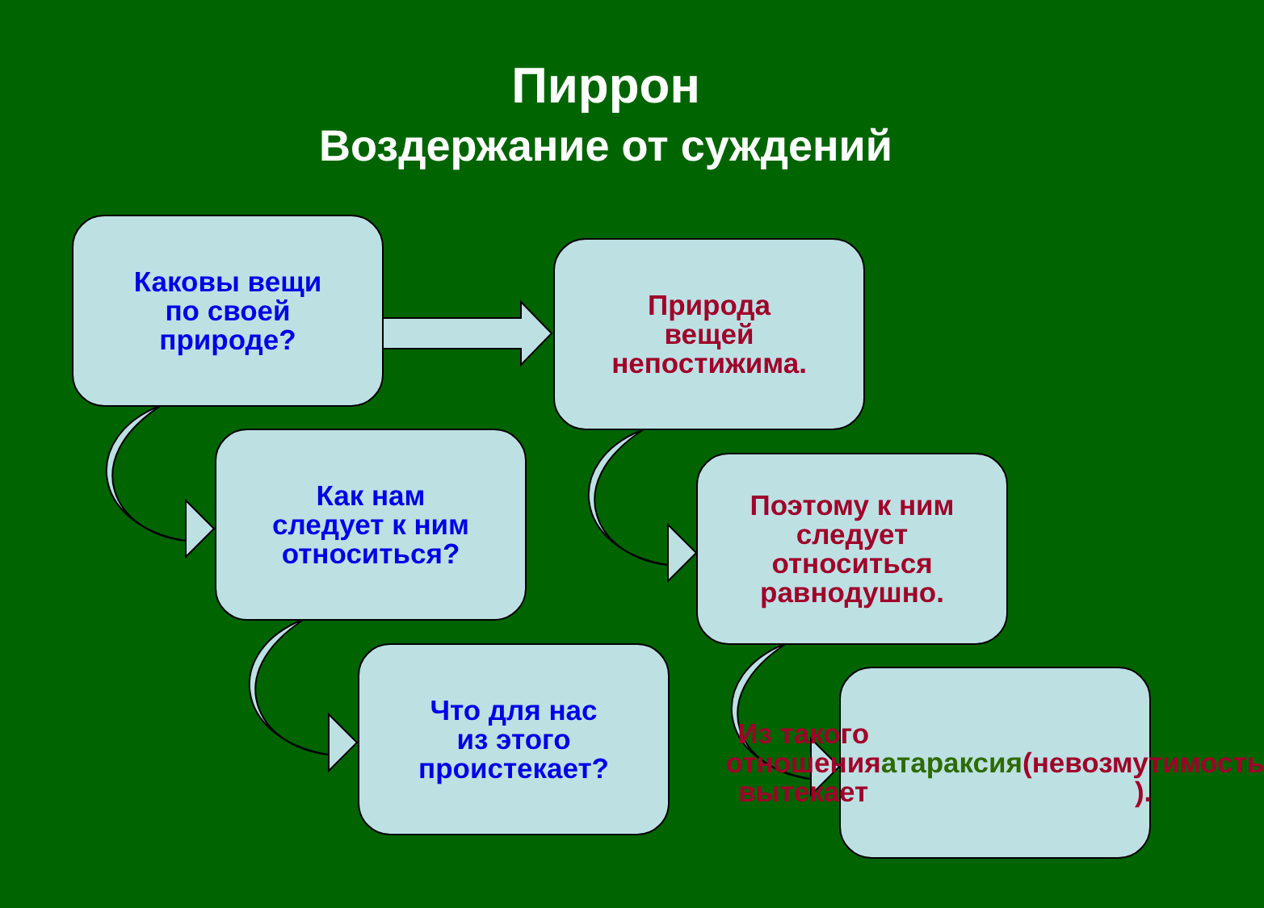Пиррон
Воздержание от суждений
Каковы вещи
по своей
природе?
Природа
вещей
непостижима.
Как нам
следует к ним
относиться?
Поэтому к ним
следует
относиться
равнодушно.
Что для нас
из этого
проистекает?
Из такого
отношения
вытекает
атараксия
(невозмутимость
).